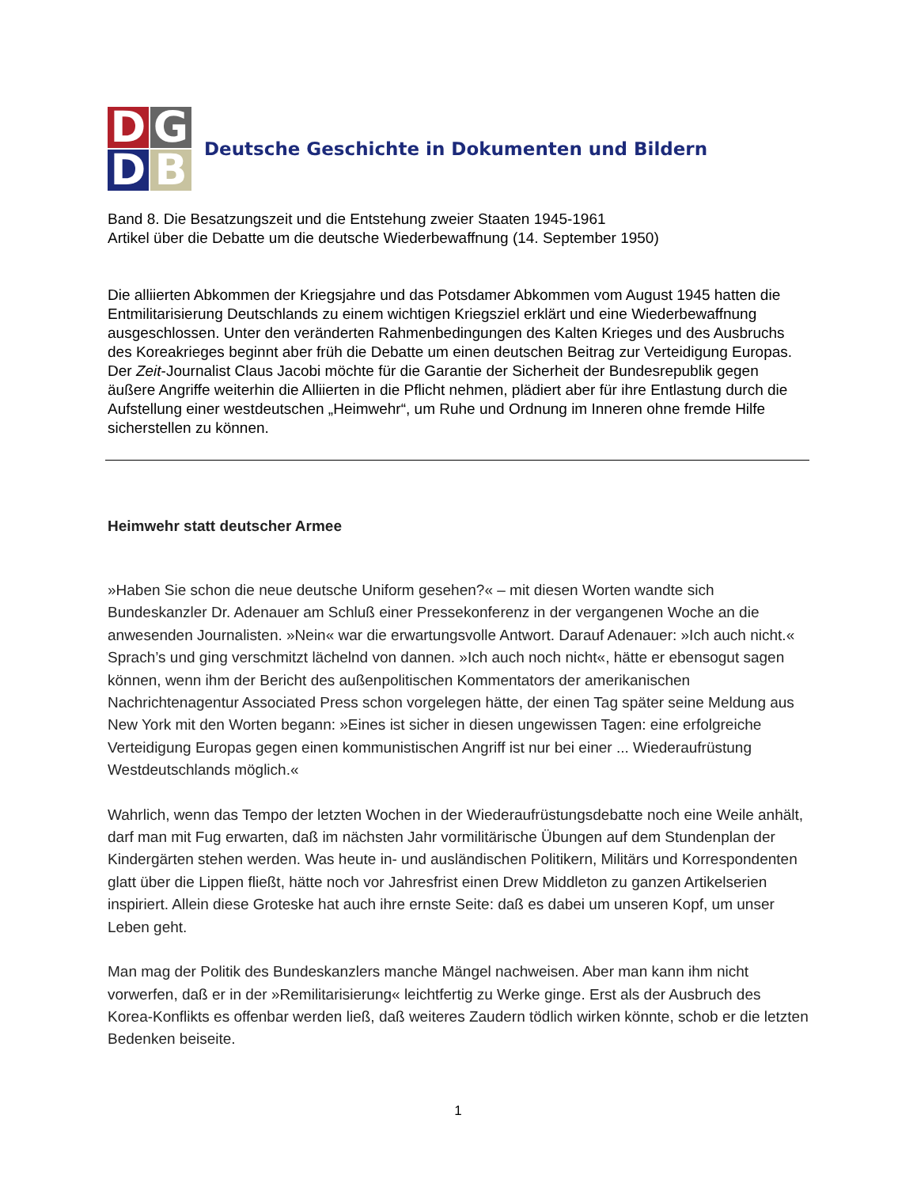D
G
D
B
Deutsche Geschichte in Dokumenten und Bildern
Band 8. Die Besatzungszeit und die Entstehung zweier Staaten 1945-1961
Artikel über die Debatte um die deutsche Wiederbewaffnung (14. September 1950)
Die alliierten Abkommen der Kriegsjahre und das Potsdamer Abkommen vom August 1945 hatten die Entmilitarisierung Deutschlands zu einem wichtigen Kriegsziel erklärt und eine Wiederbewaffnung ausgeschlossen. Unter den veränderten Rahmenbedingungen des Kalten Krieges und des Ausbruchs des Koreakrieges beginnt aber früh die Debatte um einen deutschen Beitrag zur Verteidigung Europas. Der Zeit-Journalist Claus Jacobi möchte für die Garantie der Sicherheit der Bundesrepublik gegen äußere Angriffe weiterhin die Alliierten in die Pflicht nehmen, plädiert aber für ihre Entlastung durch die Aufstellung einer westdeutschen „Heimwehr“, um Ruhe und Ordnung im Inneren ohne fremde Hilfe sicherstellen zu können.
Heimwehr statt deutscher Armee
»Haben Sie schon die neue deutsche Uniform gesehen?« – mit diesen Worten wandte sich Bundeskanzler Dr. Adenauer am Schluß einer Pressekonferenz in der vergangenen Woche an die anwesenden Journalisten. »Nein« war die erwartungsvolle Antwort. Darauf Adenauer: »Ich auch nicht.« Sprach’s und ging verschmitzt lächelnd von dannen. »Ich auch noch nicht«, hätte er ebensogut sagen können, wenn ihm der Bericht des außenpolitischen Kommentators der amerikanischen Nachrichtenagentur Associated Press schon vorgelegen hätte, der einen Tag später seine Meldung aus New York mit den Worten begann: »Eines ist sicher in diesen ungewissen Tagen: eine erfolgreiche Verteidigung Europas gegen einen kommunistischen Angriff ist nur bei einer ... Wiederaufrüstung Westdeutschlands möglich.«
Wahrlich, wenn das Tempo der letzten Wochen in der Wiederaufrüstungsdebatte noch eine Weile anhält, darf man mit Fug erwarten, daß im nächsten Jahr vormilitärische Übungen auf dem Stundenplan der Kindergärten stehen werden. Was heute in- und ausländischen Politikern, Militärs und Korrespondenten glatt über die Lippen fließt, hätte noch vor Jahresfrist einen Drew Middleton zu ganzen Artikelserien inspiriert. Allein diese Groteske hat auch ihre ernste Seite: daß es dabei um unseren Kopf, um unser Leben geht.
Man mag der Politik des Bundeskanzlers manche Mängel nachweisen. Aber man kann ihm nicht vorwerfen, daß er in der »Remilitarisierung« leichtfertig zu Werke ginge. Erst als der Ausbruch des Korea-Konflikts es offenbar werden ließ, daß weiteres Zaudern tödlich wirken könnte, schob er die letzten Bedenken beiseite.
1